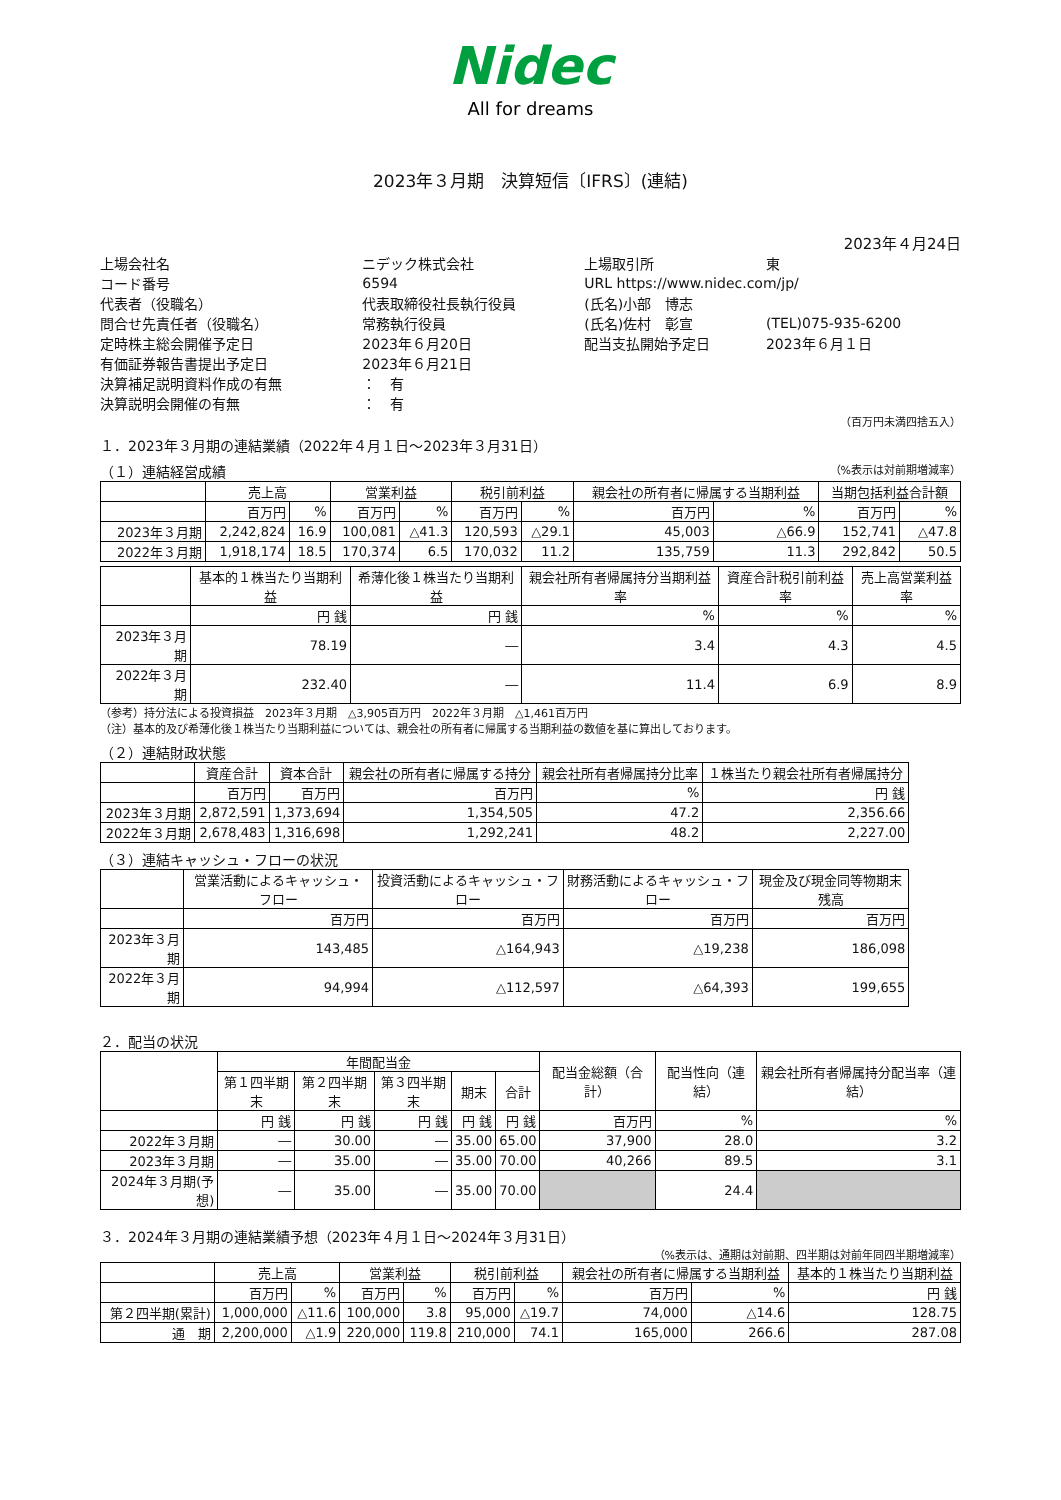Nidec
All for dreams
2023年３月期　決算短信〔IFRS〕(連結)
2023年４月24日
| 上場会社名 | ニデック株式会社 | 上場取引所 | 東 |
| コード番号 | 6594 | URL https://www.nidec.com/jp/ | |
| 代表者（役職名） | 代表取締役社長執行役員 | (氏名)小部 博志 | |
| 問合せ先責任者（役職名） | 常務執行役員 | (氏名)佐村 彰宣 | (TEL)075-935-6200 |
| 定時株主総会開催予定日 | 2023年６月20日 | 配当支払開始予定日 | 2023年６月１日 |
| 有価証券報告書提出予定日 | 2023年６月21日 | | |
| 決算補足説明資料作成の有無 | ： 有 | | |
| 決算説明会開催の有無 | ： 有 | | |
（百万円未満四捨五入）
１．2023年３月期の連結業績（2022年４月１日～2023年３月31日）
（１）連結経営成績 （%表示は対前期増減率）
| | 売上高 | | 営業利益 | | 税引前利益 | | 親会社の所有者に帰属する当期利益 | | 当期包括利益合計額 | |
| --- | --- | --- | --- | --- | --- | --- | --- | --- | --- | --- |
| | 百万円 | % | 百万円 | % | 百万円 | % | 百万円 | % | 百万円 | % |
| 2023年３月期 | 2,242,824 | 16.9 | 100,081 | △41.3 | 120,593 | △29.1 | 45,003 | △66.9 | 152,741 | △47.8 |
| 2022年３月期 | 1,918,174 | 18.5 | 170,374 | 6.5 | 170,032 | 11.2 | 135,759 | 11.3 | 292,842 | 50.5 |
| | 基本的１株当たり当期利益 | 希薄化後１株当たり当期利益 | 親会社所有者帰属持分当期利益率 | 資産合計税引前利益率 | 売上高営業利益率 |
| --- | --- | --- | --- | --- | --- |
| | 円 銭 | 円 銭 | % | % | % |
| 2023年３月期 | 78.19 | ― | 3.4 | 4.3 | 4.5 |
| 2022年３月期 | 232.40 | ― | 11.4 | 6.9 | 8.9 |
（参考）持分法による投資損益　2023年３月期　△3,905百万円　2022年３月期　△1,461百万円
（注）基本的及び希薄化後１株当たり当期利益については、親会社の所有者に帰属する当期利益の数値を基に算出しております。
（２）連結財政状態
| | 資産合計 | 資本合計 | 親会社の所有者に帰属する持分 | 親会社所有者帰属持分比率 | １株当たり親会社所有者帰属持分 |
| --- | --- | --- | --- | --- | --- |
| | 百万円 | 百万円 | 百万円 | % | 円 銭 |
| 2023年３月期 | 2,872,591 | 1,373,694 | 1,354,505 | 47.2 | 2,356.66 |
| 2022年３月期 | 2,678,483 | 1,316,698 | 1,292,241 | 48.2 | 2,227.00 |
（３）連結キャッシュ・フローの状況
| | 営業活動によるキャッシュ・フロー | 投資活動によるキャッシュ・フロー | 財務活動によるキャッシュ・フロー | 現金及び現金同等物期末残高 |
| --- | --- | --- | --- | --- |
| | 百万円 | 百万円 | 百万円 | 百万円 |
| 2023年３月期 | 143,485 | △164,943 | △19,238 | 186,098 |
| 2022年３月期 | 94,994 | △112,597 | △64,393 | 199,655 |
２．配当の状況
| | 年間配当金 | | | | | 配当金総額（合計） | 配当性向（連結） | 親会社所有者帰属持分配当率（連結） |
| --- | --- | --- | --- | --- | --- | --- | --- | --- |
| | 第１四半期末 | 第２四半期末 | 第３四半期末 | 期末 | 合計 | | | |
| | 円 銭 | 円 銭 | 円 銭 | 円 銭 | 円 銭 | 百万円 | % | % |
| 2022年３月期 | ― | 30.00 | ― | 35.00 | 65.00 | 37,900 | 28.0 | 3.2 |
| 2023年３月期 | ― | 35.00 | ― | 35.00 | 70.00 | 40,266 | 89.5 | 3.1 |
| 2024年３月期(予想) | ― | 35.00 | ― | 35.00 | 70.00 | | 24.4 | |
３．2024年３月期の連結業績予想（2023年４月１日～2024年３月31日）
（%表示は、通期は対前期、四半期は対前年同四半期増減率）
| | 売上高 | | 営業利益 | | 税引前利益 | | 親会社の所有者に帰属する当期利益 | | 基本的１株当たり当期利益 |
| --- | --- | --- | --- | --- | --- | --- | --- | --- | --- |
| | 百万円 | % | 百万円 | % | 百万円 | % | 百万円 | % | 円 銭 |
| 第２四半期(累計) | 1,000,000 | △11.6 | 100,000 | 3.8 | 95,000 | △19.7 | 74,000 | △14.6 | 128.75 |
| 通 期 | 2,200,000 | △1.9 | 220,000 | 119.8 | 210,000 | 74.1 | 165,000 | 266.6 | 287.08 |